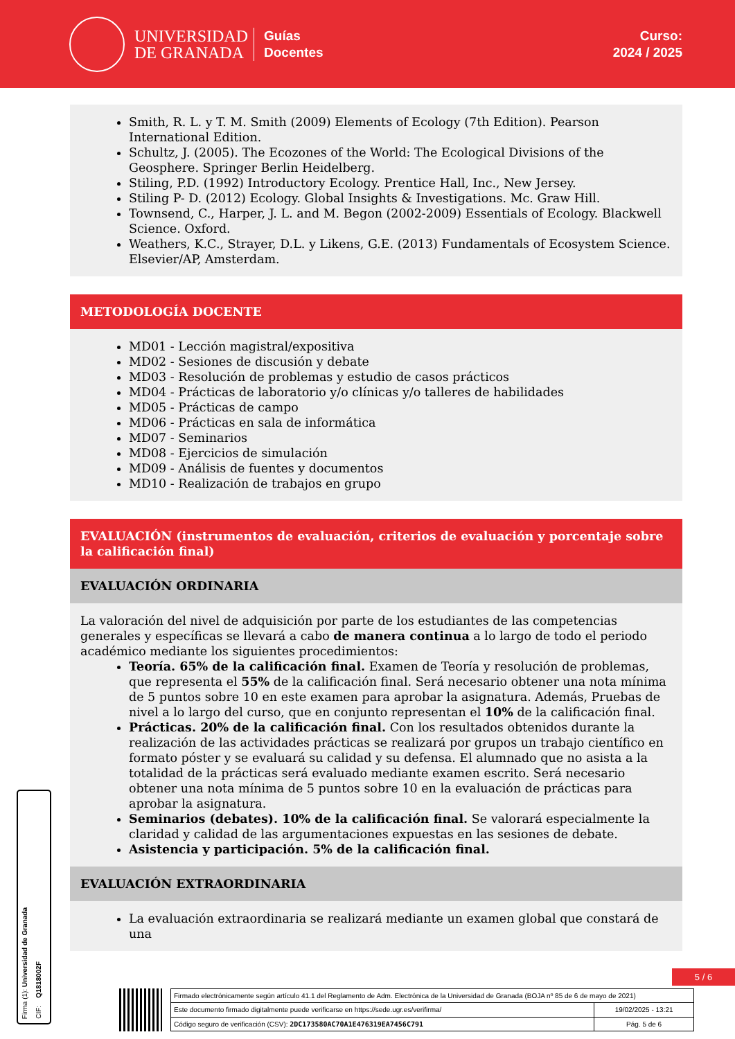UNIVERSIDAD
DE GRANADA
Guías
Docentes
Curso:
2024 / 2025
Smith, R. L. y T. M. Smith (2009) Elements of Ecology (7th Edition). Pearson International Edition.
Schultz, J. (2005). The Ecozones of the World: The Ecological Divisions of the Geosphere. Springer Berlin Heidelberg.
Stiling, P.D. (1992) Introductory Ecology. Prentice Hall, Inc., New Jersey.
Stiling P- D. (2012) Ecology. Global Insights & Investigations. Mc. Graw Hill.
Townsend, C., Harper, J. L. and M. Begon (2002-2009) Essentials of Ecology. Blackwell Science. Oxford.
Weathers, K.C., Strayer, D.L. y Likens, G.E. (2013) Fundamentals of Ecosystem Science. Elsevier/AP, Amsterdam.
METODOLOGÍA DOCENTE
MD01 - Lección magistral/expositiva
MD02 - Sesiones de discusión y debate
MD03 - Resolución de problemas y estudio de casos prácticos
MD04 - Prácticas de laboratorio y/o clínicas y/o talleres de habilidades
MD05 - Prácticas de campo
MD06 - Prácticas en sala de informática
MD07 - Seminarios
MD08 - Ejercicios de simulación
MD09 - Análisis de fuentes y documentos
MD10 - Realización de trabajos en grupo
EVALUACIÓN (instrumentos de evaluación, criterios de evaluación y porcentaje sobre la calificación final)
EVALUACIÓN ORDINARIA
La valoración del nivel de adquisición por parte de los estudiantes de las competencias generales y específicas se llevará a cabo de manera continua a lo largo de todo el periodo académico mediante los siguientes procedimientos:
Teoría. 65% de la calificación final. Examen de Teoría y resolución de problemas, que representa el 55% de la calificación final. Será necesario obtener una nota mínima de 5 puntos sobre 10 en este examen para aprobar la asignatura. Además, Pruebas de nivel a lo largo del curso, que en conjunto representan el 10% de la calificación final.
Prácticas. 20% de la calificación final. Con los resultados obtenidos durante la realización de las actividades prácticas se realizará por grupos un trabajo científico en formato póster y se evaluará su calidad y su defensa. El alumnado que no asista a la totalidad de la prácticas será evaluado mediante examen escrito. Será necesario obtener una nota mínima de 5 puntos sobre 10 en la evaluación de prácticas para aprobar la asignatura.
Seminarios (debates). 10% de la calificación final. Se valorará especialmente la claridad y calidad de las argumentaciones expuestas en las sesiones de debate.
Asistencia y participación. 5% de la calificación final.
EVALUACIÓN EXTRAORDINARIA
La evaluación extraordinaria se realizará mediante un examen global que constará de una
Firma (1): Universidad de Granada
CIF: Q1818002F
5 / 6
| Firmado electrónicamente según artículo 41.1 del Reglamento de Adm. Electrónica de la Universidad de Granada (BOJA nº 85 de 6 de mayo de 2021) | |
| Este documento firmado digitalmente puede verificarse en https://sede.ugr.es/verifirma/ | 19/02/2025 - 13:21 |
| Código seguro de verificación (CSV): 2DC173580AC70A1E476319EA7456C791 | Pág. 5 de 6 |